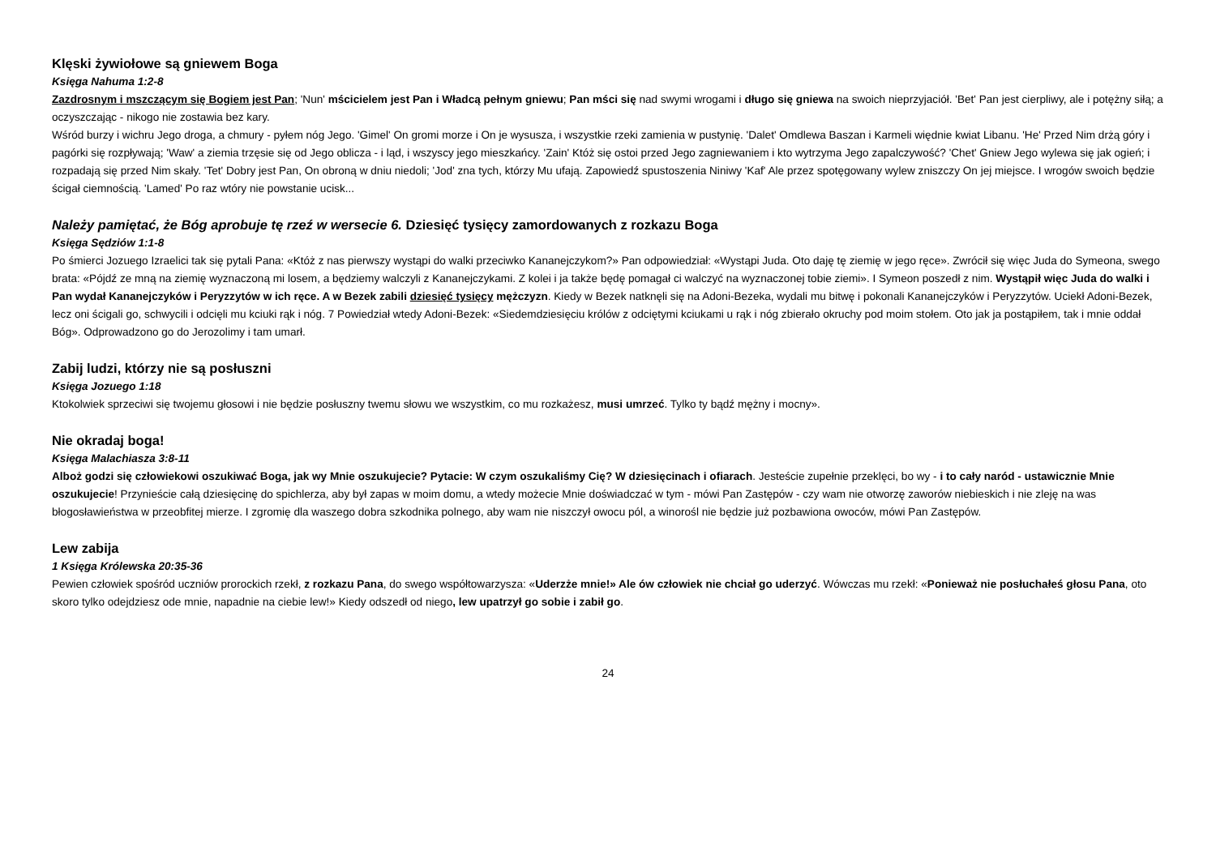Klęski żywiołowe są gniewem Boga
Księga Nahuma 1:2-8
Zazdrosnym i mszczącym się Bogiem jest Pan; 'Nun' mścicielem jest Pan i Władcą pełnym gniewu; Pan mści się nad swymi wrogami i długo się gniewa na swoich nieprzyjaciół. 'Bet' Pan jest cierpliwy, ale i potężny siłą; a oczyszczając - nikogo nie zostawia bez kary.
Wśród burzy i wichru Jego droga, a chmury - pyłem nóg Jego. 'Gimel' On gromi morze i On je wysusza, i wszystkie rzeki zamienia w pustynię. 'Dalet' Omdlewa Baszan i Karmeli więdnie kwiat Libanu. 'He' Przed Nim drżą góry i pagórki się rozpływają; 'Waw' a ziemia trzęsie się od Jego oblicza - i ląd, i wszyscy jego mieszkańcy. 'Zain' Któż się ostoi przed Jego zagniewaniem i kto wytrzyma Jego zapalczywość? 'Chet' Gniew Jego wylewa się jak ogień; i rozpadają się przed Nim skały. 'Tet' Dobry jest Pan, On obroną w dniu niedoli; 'Jod' zna tych, którzy Mu ufają. Zapowiedź spustoszenia Niniwy 'Kaf' Ale przez spotęgowany wylew zniszczy On jej miejsce. I wrogów swoich będzie ścigał ciemnością. 'Lamed' Po raz wtóry nie powstanie ucisk...
Należy pamiętać, że Bóg aprobuje tę rzeź w wersecie 6. Dziesięć tysięcy zamordowanych z rozkazu Boga
Księga Sędziów 1:1-8
Po śmierci Jozuego Izraelici tak się pytali Pana: «Któż z nas pierwszy wystąpi do walki przeciwko Kananejczykom?» Pan odpowiedział: «Wystąpi Juda. Oto daję tę ziemię w jego ręce». Zwrócił się więc Juda do Symeona, swego brata: «Pójdź ze mną na ziemię wyznaczoną mi losem, a będziemy walczyli z Kananejczykami. Z kolei i ja także będę pomagał ci walczyć na wyznaczonej tobie ziemi». I Symeon poszedł z nim. Wystąpił więc Juda do walki i Pan wydał Kananejczyków i Peryzzytów w ich ręce. A w Bezek zabili dziesięć tysięcy mężczyzn. Kiedy w Bezek natknęli się na Adoni-Bezeka, wydali mu bitwę i pokonali Kananejczyków i Peryzzytów. Uciekł Adoni-Bezek, lecz oni ścigali go, schwycili i odcięli mu kciuki rąk i nóg. 7 Powiedział wtedy Adoni-Bezek: «Siedemdziesięciu królów z odciętymi kciukami u rąk i nóg zbierało okruchy pod moim stołem. Oto jak ja postąpiłem, tak i mnie oddał Bóg». Odprowadzono go do Jerozolimy i tam umarł.
Zabij ludzi, którzy nie są posłuszni
Księga Jozuego 1:18
Ktokolwiek sprzeciwi się twojemu głosowi i nie będzie posłuszny twemu słowu we wszystkim, co mu rozkażesz, musi umrzeć. Tylko ty bądź mężny i mocny».
Nie okradaj boga!
Księga Malachiasza 3:8-11
Alboż godzi się człowiekowi oszukiwać Boga, jak wy Mnie oszukujecie? Pytacie: W czym oszukaliśmy Cię? W dziesięcinach i ofiarach. Jesteście zupełnie przeklęci, bo wy - i to cały naród - ustawicznie Mnie oszukujecie! Przynieście całą dziesięcinę do spichlerza, aby był zapas w moim domu, a wtedy możecie Mnie doświadczać w tym - mówi Pan Zastępów - czy wam nie otworzę zaworów niebieskich i nie zleję na was błogosławieństwa w przeobfitej mierze. I zgromię dla waszego dobra szkodnika polnego, aby wam nie niszczył owocu pól, a winorośl nie będzie już pozbawiona owoców, mówi Pan Zastępów.
Lew zabija
1 Księga Królewska 20:35-36
Pewien człowiek spośród uczniów prorockich rzekł, z rozkazu Pana, do swego współtowarzysza: «Uderzże mnie!» Ale ów człowiek nie chciał go uderzyć. Wówczas mu rzekł: «Ponieważ nie posłuchałeś głosu Pana, oto skoro tylko odejdziesz ode mnie, napadnie na ciebie lew!» Kiedy odszedł od niego, lew upatrzył go sobie i zabił go.
24